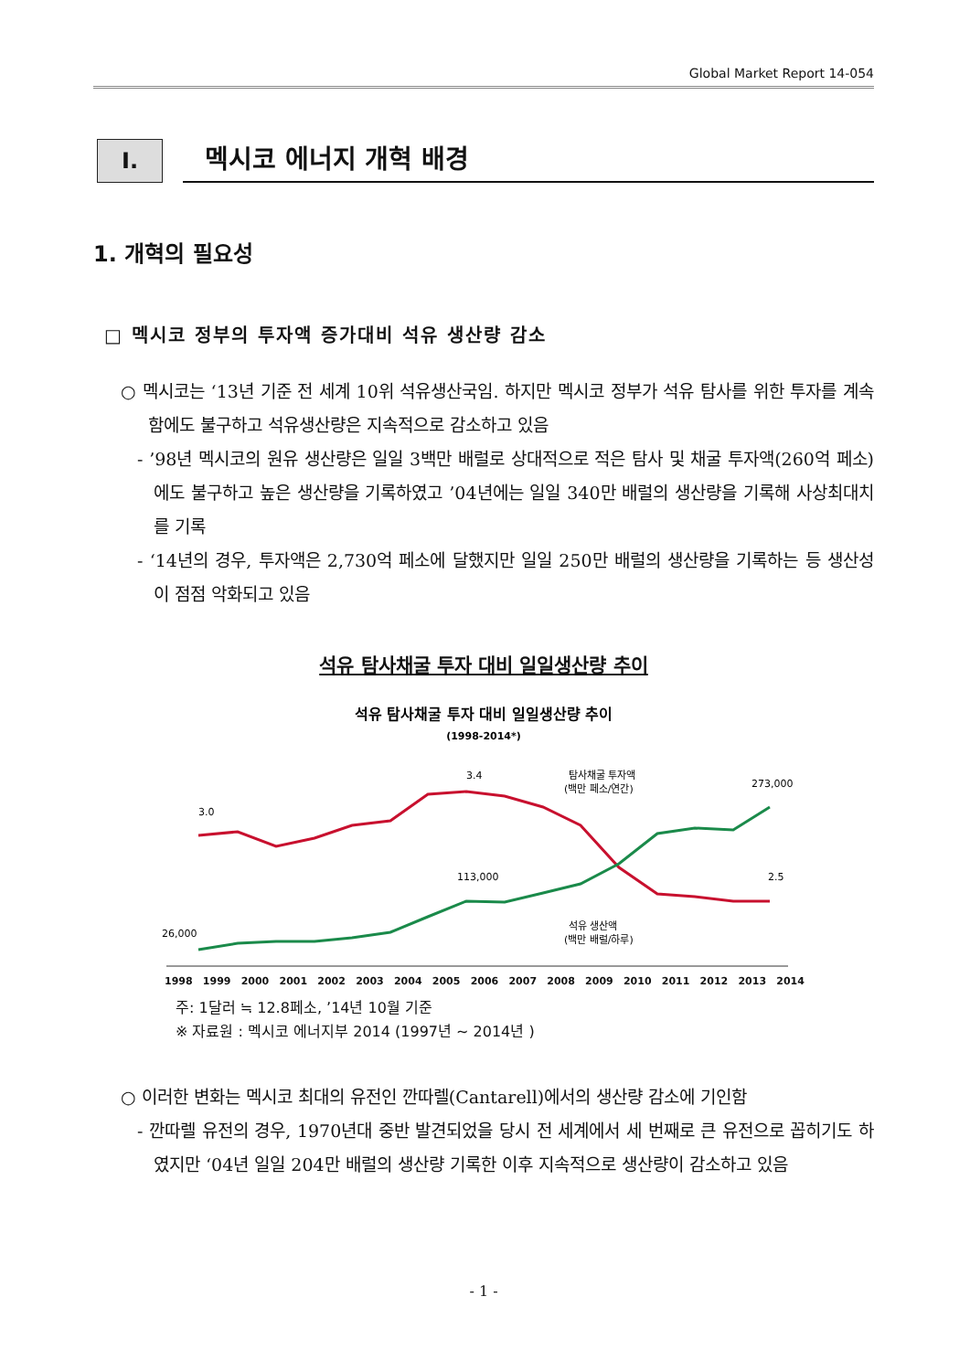Global Market Report 14-054
I.
멕시코 에너지 개혁 배경
1. 개혁의 필요성
□ 멕시코 정부의 투자액 증가대비 석유 생산량 감소
○ 멕시코는 ‘13년 기준 전 세계 10위 석유생산국임. 하지만 멕시코 정부가 석유 탐사를 위한 투자를 계속 함에도 불구하고 석유생산량은 지속적으로 감소하고 있음
- ’98년 멕시코의 원유 생산량은 일일 3백만 배럴로 상대적으로 적은 탐사 및 채굴 투자액(260억 페소)에도 불구하고 높은 생산량을 기록하였고 ’04년에는 일일 340만 배럴의 생산량을 기록해 사상최대치를 기록
- ‘14년의 경우, 투자액은 2,730억 페소에 달했지만 일일 250만 배럴의 생산량을 기록하는 등 생산성이 점점 악화되고 있음
석유 탐사채굴 투자 대비 일일생산량 추이
석유 탐사채굴 투자 대비 일일생산량 추이
(1998-2014*)
3.0
3.4
2.5
26,000
113,000
273,000
탐사채굴 투자액
(백만 페소/연간)
석유 생산액
(백만 배럴/하루)
1998 1999 2000 2001 2002 2003 2004 2005 2006 2007 2008 2009 2010 2011 2012 2013 2014
주: 1달러 ≒ 12.8페소, ’14년 10월 기준
※ 자료원 : 멕시코 에너지부 2014 (1997년 ~ 2014년 )
○ 이러한 변화는 멕시코 최대의 유전인 깐따렐(Cantarell)에서의 생산량 감소에 기인함
- 깐따렐 유전의 경우, 1970년대 중반 발견되었을 당시 전 세계에서 세 번째로 큰 유전으로 꼽히기도 하였지만 ‘04년 일일 204만 배럴의 생산량 기록한 이후 지속적으로 생산량이 감소하고 있음
- 1 -